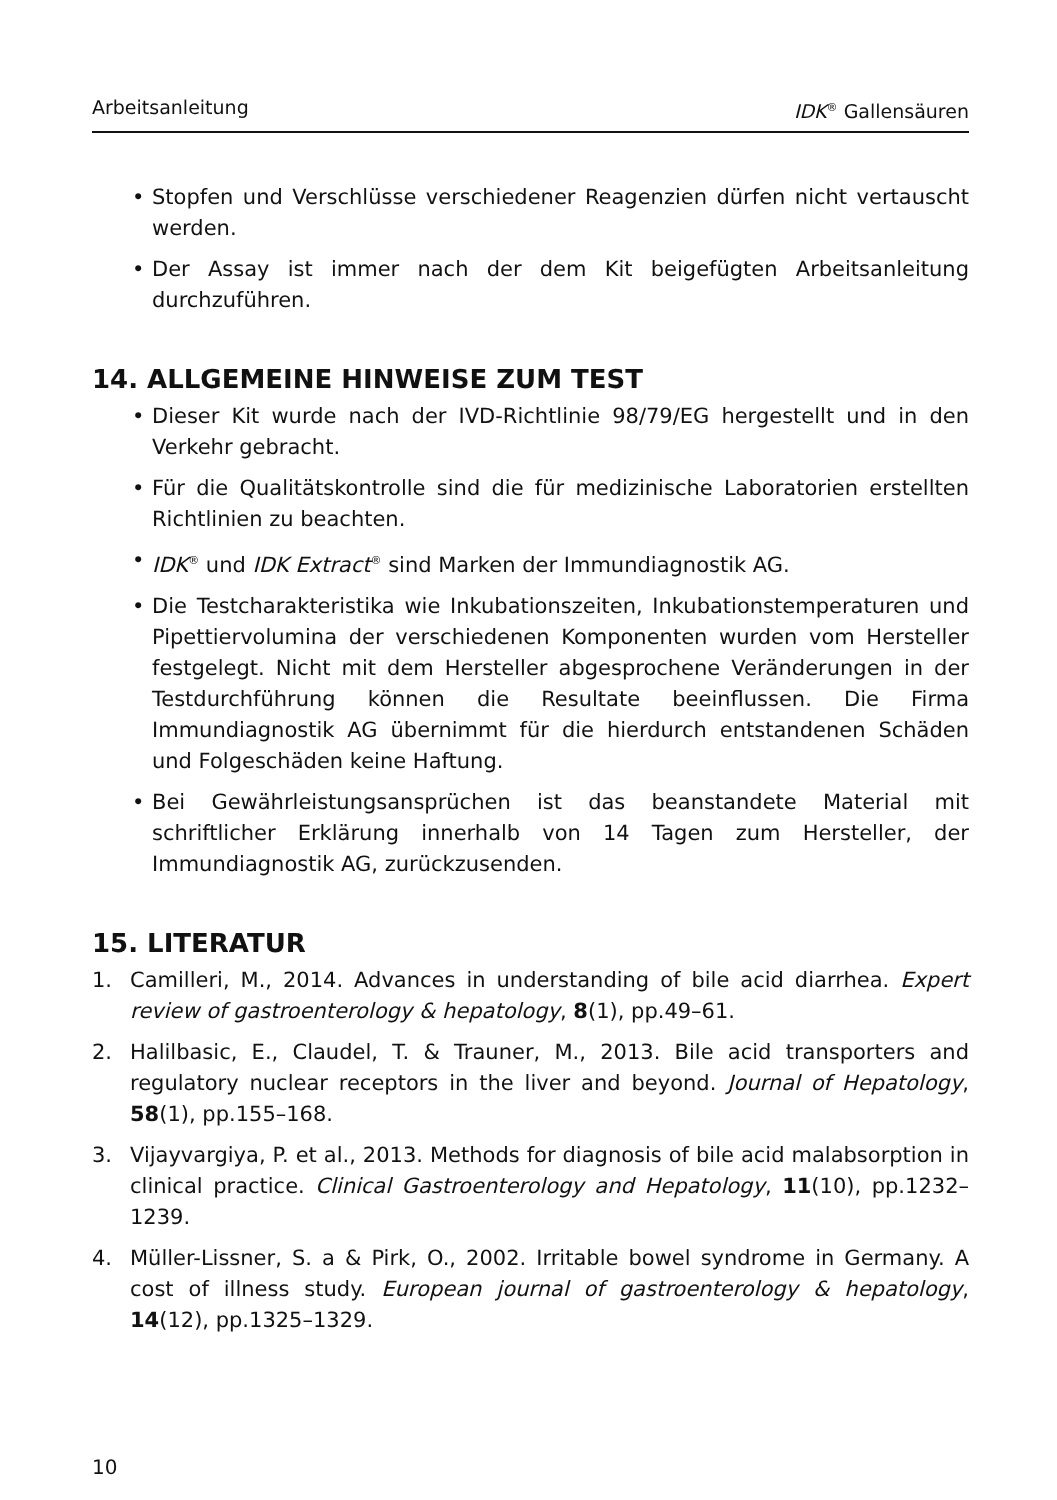Arbeitsanleitung IDK<sup>®</sup> Gallensäuren
• Stopfen und Verschlüsse verschiedener Reagenzien dürfen nicht vertauscht werden.
• Der Assay ist immer nach der dem Kit beigefügten Arbeitsanleitung durchzuführen.
14. ALLGEMEINE HINWEISE ZUM TEST
• Dieser Kit wurde nach der IVD-Richtlinie 98/79/EG hergestellt und in den Verkehr gebracht.
• Für die Qualitätskontrolle sind die für medizinische Laboratorien erstellten Richtlinien zu beachten.
• IDK<sup>®</sup> und IDK Extract<sup>®</sup> sind Marken der Immundiagnostik AG.
• Die Testcharakteristika wie Inkubationszeiten, Inkubationstemperaturen und Pipettiervolumina der verschiedenen Komponenten wurden vom Hersteller festgelegt. Nicht mit dem Hersteller abgesprochene Veränderungen in der Testdurchführung können die Resultate beeinflussen. Die Firma Immundiagnostik AG übernimmt für die hierdurch entstandenen Schäden und Folgeschäden keine Haftung.
• Bei Gewährleistungsansprüchen ist das beanstandete Material mit schriftlicher Erklärung innerhalb von 14 Tagen zum Hersteller, der Immundiagnostik AG, zurückzusenden.
15. LITERATUR
1. Camilleri, M., 2014. Advances in understanding of bile acid diarrhea. Expert review of gastroenterology & hepatology, 8(1), pp.49–61.
2. Halilbasic, E., Claudel, T. & Trauner, M., 2013. Bile acid transporters and regulatory nuclear receptors in the liver and beyond. Journal of Hepatology, 58(1), pp.155–168.
3. Vijayvargiya, P. et al., 2013. Methods for diagnosis of bile acid malabsorption in clinical practice. Clinical Gastroenterology and Hepatology, 11(10), pp.1232–1239.
4. Müller-Lissner, S. a & Pirk, O., 2002. Irritable bowel syndrome in Germany. A cost of illness study. European journal of gastroenterology & hepatology, 14(12), pp.1325–1329.
10